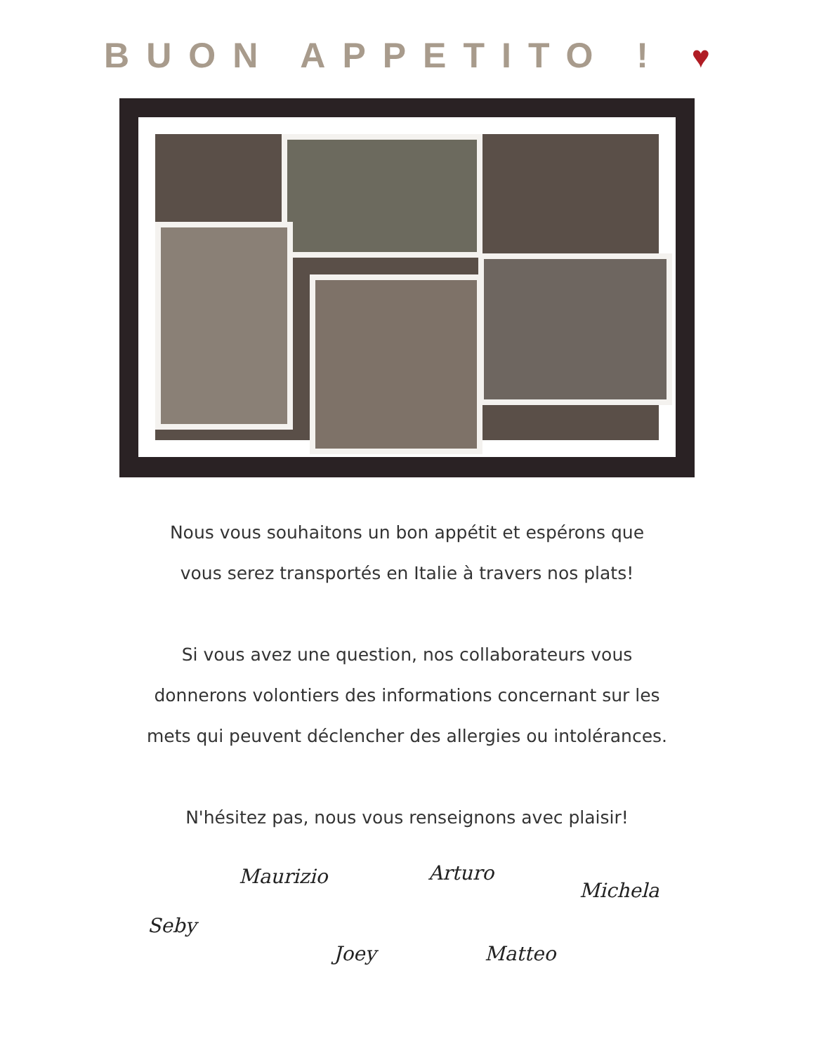BUON APPETITO ! ♥
Nous vous souhaitons un bon appétit et espérons que
vous serez transportés en Italie à travers nos plats!
Si vous avez une question, nos collaborateurs vous
donnerons volontiers des informations concernant sur les
mets qui peuvent déclencher des allergies ou intolérances.
N'hésitez pas, nous vous renseignons avec plaisir!
Maurizio Arturo
Michela
Seby
Joey Matteo